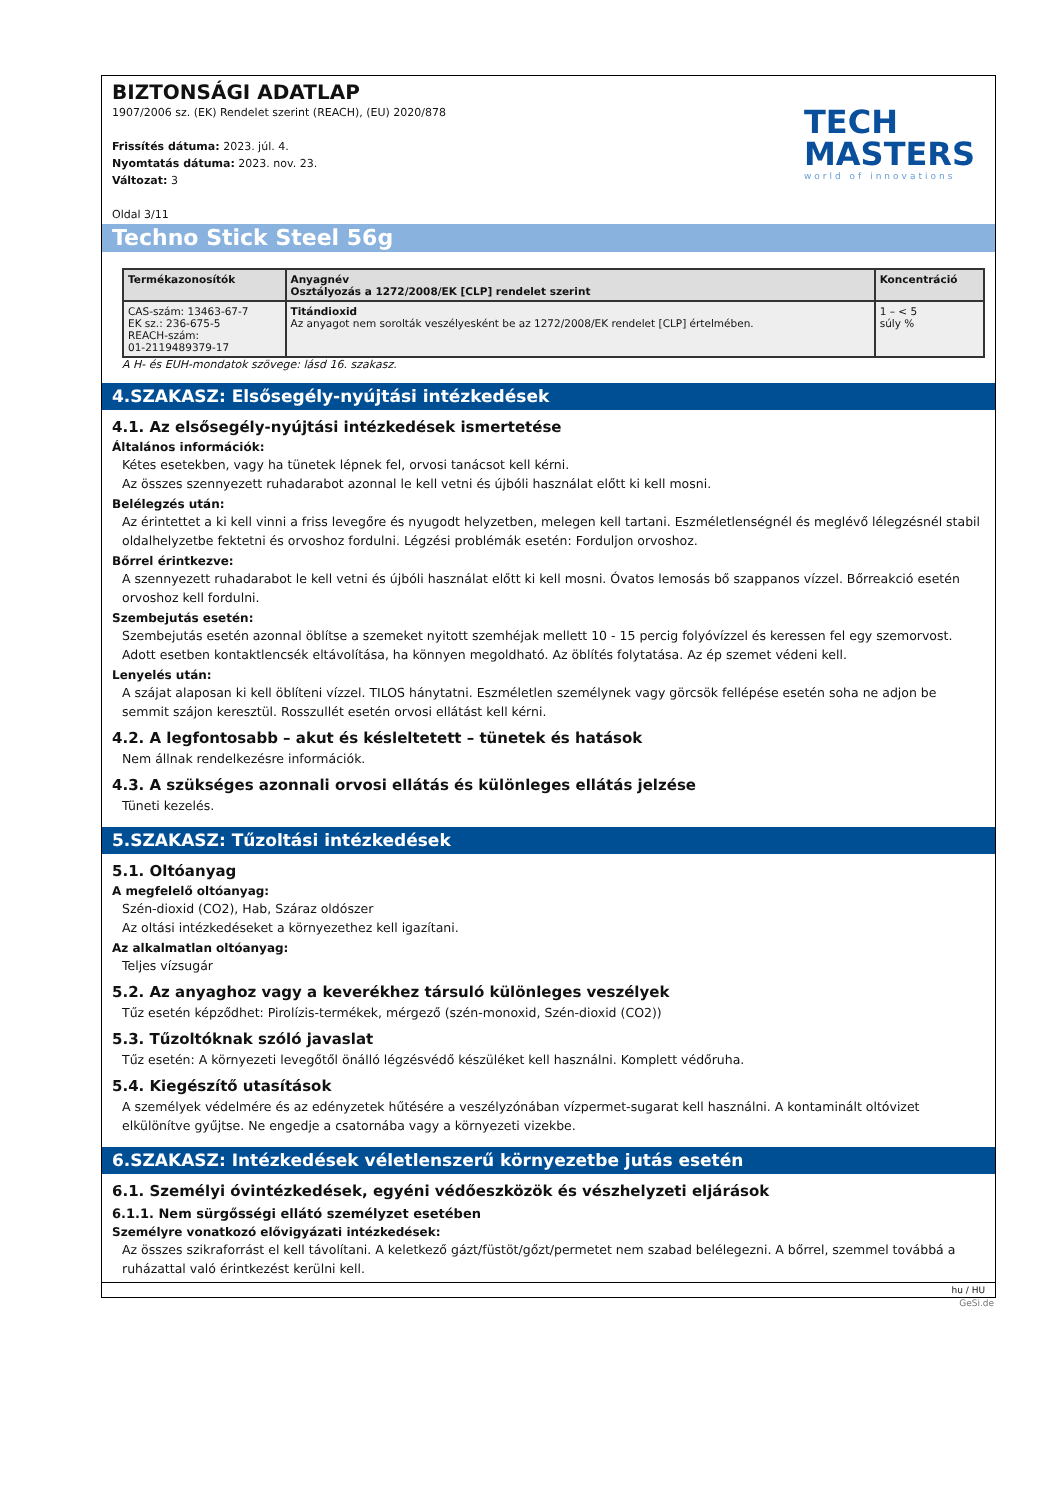BIZTONSÁGI ADATLAP
1907/2006 sz. (EK) Rendelet szerint (REACH), (EU) 2020/878
Frissítés dátuma: 2023. júl. 4.
Nyomtatás dátuma: 2023. nov. 23.
Változat: 3
Oldal 3/11
TECH
MASTERS
world of innovations
Techno Stick Steel 56g
| Termékazonosítók | Anyagnév Osztályozás a 1272/2008/EK [CLP] rendelet szerint | Koncentráció |
| --- | --- | --- |
| CAS-szám: 13463-67-7 EK sz.: 236-675-5 REACH-szám: 01-2119489379-17 | Titándioxid Az anyagot nem sorolták veszélyesként be az 1272/2008/EK rendelet [CLP] értelmében. | 1 – < 5 súly % |
A H- és EUH-mondatok szövege: lásd 16. szakasz.
4.SZAKASZ: Elsősegély-nyújtási intézkedések
4.1. Az elsősegély-nyújtási intézkedések ismertetése
Általános információk:
Kétes esetekben, vagy ha tünetek lépnek fel, orvosi tanácsot kell kérni.
Az összes szennyezett ruhadarabot azonnal le kell vetni és újbóli használat előtt ki kell mosni.
Belélegzés után:
Az érintettet a ki kell vinni a friss levegőre és nyugodt helyzetben, melegen kell tartani. Eszméletlenségnél és meglévő lélegzésnél stabil oldalhelyzetbe fektetni és orvoshoz fordulni. Légzési problémák esetén: Forduljon orvoshoz.
Bőrrel érintkezve:
A szennyezett ruhadarabot le kell vetni és újbóli használat előtt ki kell mosni. Óvatos lemosás bő szappanos vízzel. Bőrreakció esetén orvoshoz kell fordulni.
Szembejutás esetén:
Szembejutás esetén azonnal öblítse a szemeket nyitott szemhéjak mellett 10 - 15 percig folyóvízzel és keressen fel egy szemorvost. Adott esetben kontaktlencsék eltávolítása, ha könnyen megoldható. Az öblítés folytatása. Az ép szemet védeni kell.
Lenyelés után:
A szájat alaposan ki kell öblíteni vízzel. TILOS hánytatni. Eszméletlen személynek vagy görcsök fellépése esetén soha ne adjon be semmit szájon keresztül. Rosszullét esetén orvosi ellátást kell kérni.
4.2. A legfontosabb – akut és késleltetett – tünetek és hatások
Nem állnak rendelkezésre információk.
4.3. A szükséges azonnali orvosi ellátás és különleges ellátás jelzése
Tüneti kezelés.
5.SZAKASZ: Tűzoltási intézkedések
5.1. Oltóanyag
A megfelelő oltóanyag:
Szén-dioxid (CO2), Hab, Száraz oldószer
Az oltási intézkedéseket a környezethez kell igazítani.
Az alkalmatlan oltóanyag:
Teljes vízsugár
5.2. Az anyaghoz vagy a keverékhez társuló különleges veszélyek
Tűz esetén képződhet: Pirolízis-termékek, mérgező (szén-monoxid, Szén-dioxid (CO2))
5.3. Tűzoltóknak szóló javaslat
Tűz esetén: A környezeti levegőtől önálló légzésvédő készüléket kell használni. Komplett védőruha.
5.4. Kiegészítő utasítások
A személyek védelmére és az edényzetek hűtésére a veszélyzónában vízpermet-sugarat kell használni. A kontaminált oltóvizet elkülönítve gyűjtse. Ne engedje a csatornába vagy a környezeti vizekbe.
6.SZAKASZ: Intézkedések véletlenszerű környezetbe jutás esetén
6.1. Személyi óvintézkedések, egyéni védőeszközök és vészhelyzeti eljárások
6.1.1. Nem sürgősségi ellátó személyzet esetében
Személyre vonatkozó elővigyázati intézkedések:
Az összes szikraforrást el kell távolítani. A keletkező gázt/füstöt/gőzt/permetet nem szabad belélegezni. A bőrrel, szemmel továbbá a ruházattal való érintkezést kerülni kell.
hu / HU
GeSi.de